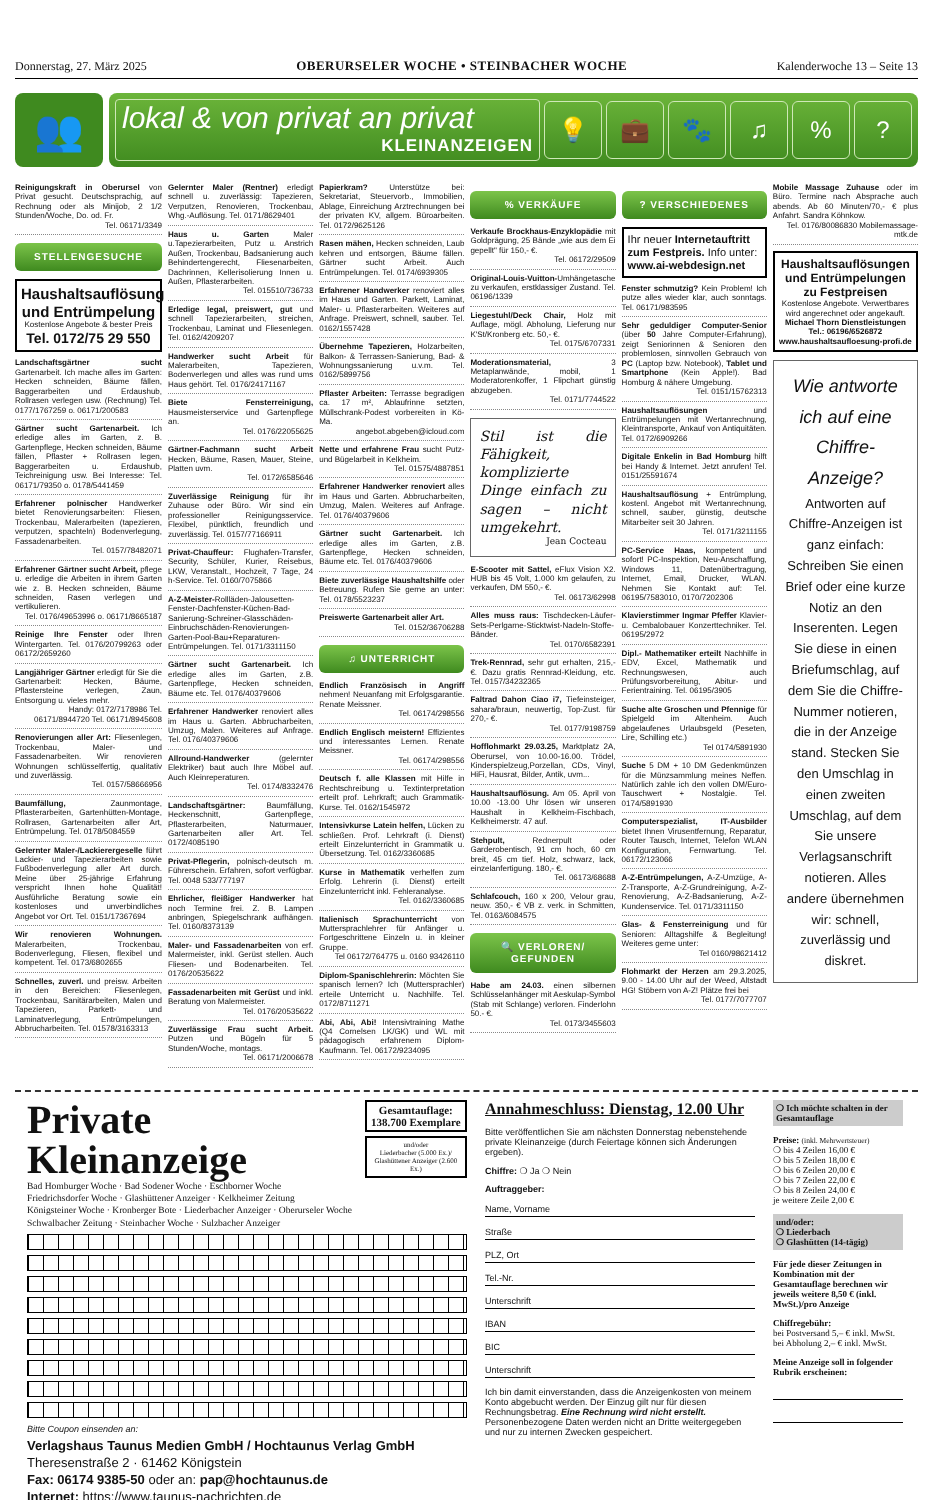Donnerstag, 27. März 2025 OBERURSELER WOCHE • STEINBACHER WOCHE Kalenderwoche 13 – Seite 13
👥
lokal & von privat an privat
KLEINANZEIGEN
💡 💼 🐾 ♫ % ?
Reinigungskraft in Oberursel von Privat gesucht. Deutschsprachig, auf Rechnung oder als Minijob, 2 1/2 Stunden/Woche, Do. od. Fr.
Tel. 06171/3349
STELLENGESUCHE
Haushaltsauflösung und Entrümpelung
Kostenlose Angebote & bester Preis
Tel. 0172/75 29 550
Landschaftsgärtner sucht Gartenarbeit. Ich mache alles im Garten: Hecken schneiden, Bäume fällen, Baggerarbeiten und Erdaushub, Rollrasen verlegen usw. (Rechnung) Tel. 0177/1767259 o. 06171/200583
Gärtner sucht Gartenarbeit. Ich erledige alles im Garten, z. B. Gartenpflege, Hecken schneiden, Bäume fällen, Pflaster + Rollrasen legen, Baggerarbeiten u. Erdaushub, Teichreinigung usw. Bei Interesse: Tel. 06171/79350 o. 0178/5441459
Erfahrener polnischer Handwerker bietet Renovierungsarbeiten: Fliesen, Trockenbau, Malerarbeiten (tapezieren, verputzen, spachteln) Bodenverlegung, Fassadenarbeiten.
Tel. 0157/78482071
Erfahrener Gärtner sucht Arbeit, pflege u. erledige die Arbeiten in ihrem Garten wie z. B. Hecken schneiden, Bäume schneiden, Rasen verlegen und vertikulieren.
Tel. 0176/49653996 o. 06171/8665187
Reinige Ihre Fenster oder Ihren Wintergarten. Tel. 0176/20799263 oder 06172/2659260
Langjähriger Gärtner erledigt für Sie die Gartenarbeit: Hecken, Bäume, Pflastersteine verlegen, Zaun, Entsorgung u. vieles mehr.
Handy: 0172/7178986 Tel. 06171/8944720 Tel. 06171/8945608
Renovierungen aller Art: Fliesenlegen, Trockenbau, Maler- und Fassadenarbeiten. Wir renovieren Wohnungen schlüsselfertig, qualitativ und zuverlässig.
Tel. 0157/58666956
Baumfällung, Zaunmontage, Pflasterarbeiten, Gartenhütten-Montage, Rollrasen, Gartenarbeiten aller Art, Entrümpelung. Tel. 0178/5084559
Gelernter Maler-/Lackierergeselle führt Lackier- und Tapezierarbeiten sowie Fußbodenverlegung aller Art durch. Meine über 25-jährige Erfahrung verspricht Ihnen hohe Qualität! Ausführliche Beratung sowie ein kostenloses und unverbindliches Angebot vor Ort. Tel. 0151/17367694
Wir renovieren Wohnungen. Malerarbeiten, Trockenbau, Bodenverlegung, Fliesen, flexibel und kompetent. Tel. 0173/6802655
Schnelles, zuverl. und preisw. Arbeiten in den Bereichen: Fliesenlegen, Trockenbau, Sanitärarbeiten, Malen und Tapezieren, Parkett- und Laminatverlegung, Entrümpelungen, Abbrucharbeiten. Tel. 01578/3163313
Gelernter Maler (Rentner) erledigt schnell u. zuverlässig: Tapezieren, Verputzen, Renovieren, Trockenbau, Whg.-Auflösung. Tel. 0171/8629401
Haus u. Garten Maler u.Tapezierarbeiten, Putz u. Anstrich Außen, Trockenbau, Badsanierung auch Behindertengerecht, Fliesenarbeiten, Dachrinnen, Kellerisolierung Innen u. Außen, Pflasterarbeiten.
Tel. 015510/736733
Erledige legal, preiswert, gut und schnell Tapezierarbeiten, streichen, Trockenbau, Laminat und Fliesenlegen. Tel. 0162/4209207
Handwerker sucht Arbeit für Malerarbeiten, Tapezieren, Bodenverlegen und alles was rund ums Haus gehört. Tel. 0176/24171167
Biete Fensterreinigung, Hausmeisterservice und Gartenpflege an.
Tel. 0176/22055625
Gärtner-Fachmann sucht Arbeit Hecken, Bäume, Rasen, Mauer, Steine, Platten uvm.
Tel. 0172/6585646
Zuverlässige Reinigung für ihr Zuhause oder Büro. Wir sind ein professioneller Reinigungsservice. Flexibel, pünktlich, freundlich und zuverlässig. Tel. 0157/77166911
Privat-Chauffeur: Flughafen-Transfer, Security, Schüler, Kurier, Reisebus, LKW, Veranstalt., Hochzeit, 7 Tage, 24 h-Service. Tel. 0160/7075866
A-Z-Meister-Rollläden-Jalousetten-Fenster-Dachfenster-Küchen-Bad-Sanierung-Schreiner-Glasschäden-Einbruchschäden-Renovierungen-Garten-Pool-Bau+Reparaturen-Entrümpelungen. Tel. 0171/3311150
Gärtner sucht Gartenarbeit. Ich erledige alles im Garten, z.B. Gartenpflege, Hecken schneiden, Bäume etc. Tel. 0176/40379606
Erfahrener Handwerker renoviert alles im Haus u. Garten. Abbrucharbeiten, Umzug, Malen. Weiteres auf Anfrage. Tel. 0176/40379606
Allround-Handwerker (gelernter Elektriker) baut auch Ihre Möbel auf. Auch Kleinreperaturen.
Tel. 0174/8332476
Landschaftsgärtner: Baumfällung, Heckenschnitt, Gartenpflege, Pflasterarbeiten, Naturmauer, Gartenarbeiten aller Art. Tel. 0172/4085190
Privat-Pflegerin, polnisch-deutsch m. Führerschein. Erfahren, sofort verfügbar. Tel. 0048 533/777197
Ehrlicher, fleißiger Handwerker hat noch Termine frei. Z. B. Lampen anbringen, Spiegelschrank aufhängen. Tel. 0160/8373139
Maler- und Fassadenarbeiten von erf. Malermeister, inkl. Gerüst stellen. Auch Fliesen- und Bodenarbeiten. Tel. 0176/20535622
Fassadenarbeiten mit Gerüst und inkl. Beratung von Malermeister.
Tel. 0176/20535622
Zuverlässige Frau sucht Arbeit. Putzen und Bügeln für 5 Stunden/Woche, montags.
Tel. 06171/2006678
Papierkram? Unterstütze bei: Sekretariat, Steuervorb., Immobilien, Ablage, Einreichung Arztrechnungen bei der privaten KV, allgem. Büroarbeiten. Tel. 0172/9625126
Rasen mähen, Hecken schneiden, Laub kehren und entsorgen, Bäume fällen. Gärtner sucht Arbeit. Auch Entrümpelungen. Tel. 0174/6939305
Erfahrener Handwerker renoviert alles im Haus und Garten. Parkett, Laminat, Maler- u. Pflasterarbeiten. Weiteres auf Anfrage. Preiswert, schnell, sauber. Tel. 0162/1557428
Übernehme Tapezieren, Holzarbeiten, Balkon- & Terrassen-Sanierung, Bad- & Wohnungssanierung u.v.m. Tel. 0162/5899756
Pflaster Arbeiten: Terrasse begradigen ca. 17 m², Ablaufrinne setzten, Müllschrank-Podest vorbereiten in Kö-Ma.
angebot.abgeben@icloud.com
Nette und erfahrene Frau sucht Putz- und Bügelarbeit in Kelkheim.
Tel. 01575/4887851
Erfahrener Handwerker renoviert alles im Haus und Garten. Abbrucharbeiten, Umzug, Malen. Weiteres auf Anfrage. Tel. 0176/40379606
Gärtner sucht Gartenarbeit. Ich erledige alles im Garten, z.B. Gartenpflege, Hecken schneiden, Bäume etc. Tel. 0176/40379606
Biete zuverlässige Haushaltshilfe oder Betreuung. Rufen Sie gerne an unter: Tel. 0178/5523237
Preiswerte Gartenarbeit aller Art.
Tel. 0152/36706288
♫ UNTERRICHT
Endlich Französisch in Angriff nehmen! Neuanfang mit Erfolgsgarantie. Renate Meissner.
Tel. 06174/298556
Endlich Englisch meistern! Effizientes und interessantes Lernen. Renate Meissner.
Tel. 06174/298556
Deutsch f. alle Klassen mit Hilfe in Rechtschreibung u. Textinterpretation erteilt prof. Lehrkraft; auch Grammatik-Kurse. Tel. 0162/1545972
Intensivkurse Latein helfen, Lücken zu schließen. Prof. Lehrkraft (i. Dienst) erteilt Einzelunterricht in Grammatik u. Übersetzung. Tel. 0162/3360685
Kurse in Mathematik verhelfen zum Erfolg. Lehrerin (i. Dienst) erteilt Einzelunterricht inkl. Fehleranalyse.
Tel. 0162/3360685
Italienisch Sprachunterricht von Muttersprachlehrer für Anfänger u. Fortgeschrittene Einzeln u. in kleiner Gruppe.
Tel 06172/764775 u. 0160 93426110
Diplom-Spanischlehrerin: Möchten Sie spanisch lernen? Ich (Muttersprachler) erteile Unterricht u. Nachhilfe. Tel. 0172/8711271
Abi, Abi, Abi! Intensivtraining Mathe (Q4 Cornelsen LK/GK) und WL mit pädagogisch erfahrenem Diplom-Kaufmann. Tel. 06172/9234095
% VERKÄUFE
Verkaufe Brockhaus-Enzyklopädie mit Goldprägung, 25 Bände „wie aus dem Ei gepellt" für 150,- €.
Tel. 06172/29509
Original-Louis-Vuitton-Umhängetasche zu verkaufen, erstklassiger Zustand. Tel. 06196/1339
Liegestuhl/Deck Chair, Holz mit Auflage, mögl. Abholung, Lieferung nur K'St/Kronberg etc. 50,- €.
Tel. 0175/6707331
Moderationsmaterial, 3 Metaplanwände, mobil, 1 Moderatorenkoffer, 1 Flipchart günstig abzugeben.
Tel. 0171/7744522
Stil ist die Fähigkeit, komplizierte Dinge einfach zu sagen – nicht umgekehrt.
Jean Cocteau
E-Scooter mit Sattel, eFlux Vision X2. HUB bis 45 Volt, 1.000 km gelaufen, zu verkaufen, DM 550,- €.
Tel. 06173/62998
Alles muss raus: Tischdecken-Läufer-Sets-Perlgarne-Sticktwist-Nadeln-Stoffe-Bänder.
Tel. 0170/6582391
Trek-Rennrad, sehr gut erhalten, 215,- €. Dazu gratis Rennrad-Kleidung, etc. Tel. 0157/34232365
Faltrad Dahon Ciao i7, Tiefeinsteiger, sahara/braun, neuwertig, Top-Zust. für 270,- €.
Tel. 0177/9198759
Hofflohmarkt 29.03.25, Marktplatz 2A, Oberursel, von 10.00-16.00. Trödel, Kinderspielzeug,Porzellan, CDs, Vinyl, HiFi, Hausrat, Bilder, Antik, uvm...
Haushaltsauflösung. Am 05. April von 10.00 -13.00 Uhr lösen wir unseren Haushalt in Kelkheim-Fischbach, Kelkheimerstr. 47 auf.
Stehpult, Rednerpult oder Garderobentisch, 91 cm hoch, 60 cm breit, 45 cm tief. Holz, schwarz, lack, einzelanfertigung. 180,- €.
Tel. 06173/68688
Schlafcouch, 160 x 200, Velour grau, neuw. 350,- € VB z. verk. in Schmitten, Tel. 0163/6084575
🔍 VERLOREN/ GEFUNDEN
Habe am 24.03. einen silbernen Schlüsselanhänger mit Aeskulap-Symbol (Stab mit Schlange) verloren. Finderlohn 50.- €.
Tel. 0173/3455603
? VERSCHIEDENES
Ihr neuer Internetauftritt zum Festpreis. Info unter:
www.ai-webdesign.net
Fenster schmutzig? Kein Problem! Ich putze alles wieder klar, auch sonntags. Tel. 06171/983595
Sehr geduldiger Computer-Senior (über 50 Jahre Computer-Erfahrung), zeigt Seniorinnen & Senioren den problemlosen, sinnvollen Gebrauch von PC (Laptop bzw. Notebook), Tablet und Smartphone (Kein Apple!). Bad Homburg & nähere Umgebung.
Tel. 0151/15762313
Haushaltsauflösungen und Entrümpelungen mit Wertanrechnung, Kleintransporte, Ankauf von Antiquitäten. Tel. 0172/6909266
Digitale Enkelin in Bad Homburg hilft bei Handy & Internet. Jetzt anrufen! Tel. 0151/25591674
Haushaltsauflösung + Entrümplung, kostenl. Angebot mit Wertanrechnung, schnell, sauber, günstig, deutsche Mitarbeiter seit 30 Jahren.
Tel. 0171/3211155
PC-Service Haas, kompetent und sofort! PC-Inspektion, Neu-Anschaffung, Windows 11, Datenübertragung, Internet, Email, Drucker, WLAN. Nehmen Sie Kontakt auf: Tel. 06195/7583010, 0170/7202306
Klavierstimmer Ingmar Pfeffer Klavier- u. Cembalobauer Konzerttechniker. Tel. 06195/2972
Dipl.- Mathematiker erteilt Nachhilfe in EDV, Excel, Mathematik und Rechnungswesen, auch Prüfungsvorbereitung, Abitur- und Ferientraining. Tel. 06195/3905
Suche alte Groschen und Pfennige für Spielgeld im Altenheim. Auch abgelaufenes Urlaubsgeld (Peseten, Lire, Schilling etc.)
Tel 0174/5891930
Suche 5 DM + 10 DM Gedenkmünzen für die Münzsammlung meines Neffen. Natürlich zahle ich den vollen DM/Euro-Tauschwert + Nostalgie. Tel. 0174/5891930
Computerspezialist, IT-Ausbilder bietet Ihnen Virusentfernung, Reparatur, Router Tausch, Internet, Telefon WLAN Konfiguration, Fernwartung. Tel. 06172/123066
A-Z-Entrümpelungen, A-Z-Umzüge, A-Z-Transporte, A-Z-Grundreinigung, A-Z-Renovierung, A-Z-Badsanierung, A-Z-Kundenservice. Tel. 0171/3311150
Glas- & Fensterreinigung und für Senioren: Alltagshilfe & Begleitung! Weiteres gerne unter:
Tel 0160/98621412
Flohmarkt der Herzen am 29.3.2025, 9.00 - 14.00 Uhr auf der Weed, Altstadt HG! Stöbern von A-Z! Plätze frei bei
Tel. 0177/7077707
Mobile Massage Zuhause oder im Büro. Termine nach Absprache auch abends. Ab 60 Minuten/70,- € plus Anfahrt. Sandra Köhnkow.
Tel. 0176/80086830 Mobilemassage-mtk.de
Haushaltsauflösungen und Entrümpelungen zu Festpreisen
Kostenlose Angebote. Verwertbares wird angerechnet oder angekauft.
Michael Thorn Dienstleistungen
Tel.: 06196/6526872
www.haushaltsaufloesung-profi.de
Wie antworte ich auf eine Chiffre-Anzeige?
Antworten auf Chiffre-Anzeigen ist ganz einfach: Schreiben Sie einen Brief oder eine kurze Notiz an den Inserenten. Legen Sie diese in einen Briefumschlag, auf dem Sie die Chiffre-Nummer notieren, die in der Anzeige stand. Stecken Sie den Umschlag in einen zweiten Umschlag, auf dem Sie unsere Verlagsanschrift notieren. Alles andere übernehmen wir: schnell, zuverlässig und diskret.
Private Kleinanzeige
Bad Homburger Woche · Bad Sodener Woche · Eschborner Woche
Friedrichsdorfer Woche · Glashüttener Anzeiger · Kelkheimer Zeitung
Königsteiner Woche · Kronberger Bote · Liederbacher Anzeiger · Oberurseler Woche
Schwalbacher Zeitung · Steinbacher Woche · Sulzbacher Anzeiger
Gesamtauflage: 138.700 Exemplare
und/oder
Liederbacher (5.000 Ex.)/ Glashüttener Anzeiger (2.600 Ex.)
Bitte Coupon einsenden an:
Verlagshaus Taunus Medien GmbH / Hochtaunus Verlag GmbH
Theresenstraße 2 · 61462 Königstein
Fax: 06174 9385-50 oder an: pap@hochtaunus.de
Internet: https://www.taunus-nachrichten.de
Annahmeschluss: Dienstag, 12.00 Uhr
Bitte veröffentlichen Sie am nächsten Donnerstag nebenstehende private Kleinanzeige (durch Feiertage können sich Änderungen ergeben).
Chiffre: ❍ Ja ❍ Nein
Auftraggeber:
Name, Vorname
Straße
PLZ, Ort
Tel.-Nr.
Unterschrift
IBAN
BIC
Unterschrift
Ich bin damit einverstanden, dass die Anzeigenkosten von meinem Konto abgebucht werden. Der Einzug gilt nur für diesen Rechnungsbetrag. Eine Rechnung wird nicht erstellt. Personenbezogene Daten werden nicht an Dritte weitergegeben und nur zu internen Zwecken gespeichert.
❍ Ich möchte schalten in der Gesamtauflage
Preise: (inkl. Mehrwertsteuer)
❍ bis 4 Zeilen 16,00 €
❍ bis 5 Zeilen 18,00 €
❍ bis 6 Zeilen 20,00 €
❍ bis 7 Zeilen 22,00 €
❍ bis 8 Zeilen 24,00 €
je weitere Zeile 2,00 €
und/oder:
❍ Liederbach
❍ Glashütten (14-tägig)
Für jede dieser Zeitungen in Kombination mit der Gesamtauflage berechnen wir jeweils weitere 8,50 € (inkl. MwSt.)/pro Anzeige
Chiffregebühr:
bei Postversand 5,– € inkl. MwSt.
bei Abholung 2,– € inkl. MwSt.
Meine Anzeige soll in folgender Rubrik erscheinen: